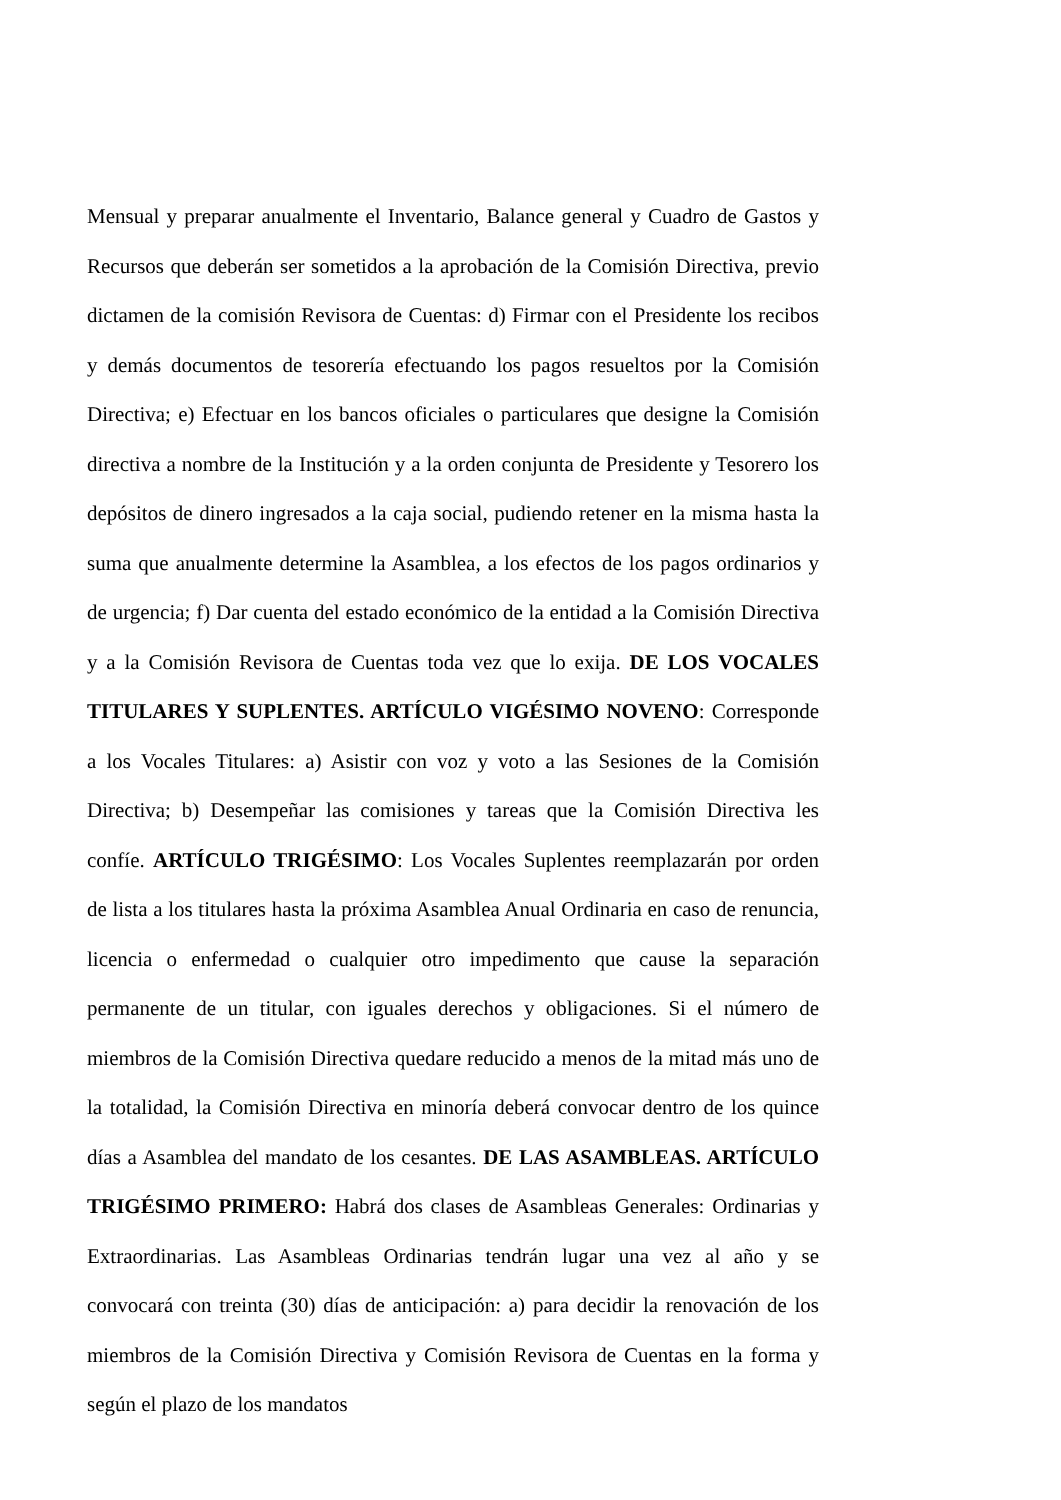Mensual y preparar anualmente el Inventario, Balance general y Cuadro de Gastos y Recursos que deberán ser sometidos a la aprobación de la Comisión Directiva, previo dictamen de la comisión Revisora de Cuentas: d) Firmar con el Presidente los recibos y demás documentos de tesorería efectuando los pagos resueltos por la Comisión Directiva; e) Efectuar en los bancos oficiales o particulares que designe la Comisión directiva a nombre de la Institución y a la orden conjunta de Presidente y Tesorero los depósitos de dinero ingresados a la caja social, pudiendo retener en la misma hasta la suma que anualmente determine la Asamblea, a los efectos de los pagos ordinarios y de urgencia; f) Dar cuenta del estado económico de la entidad a la Comisión Directiva y a la Comisión Revisora de Cuentas toda vez que lo exija. DE LOS VOCALES TITULARES Y SUPLENTES. ARTÍCULO VIGÉSIMO NOVENO: Corresponde a los Vocales Titulares: a) Asistir con voz y voto a las Sesiones de la Comisión Directiva; b) Desempeñar las comisiones y tareas que la Comisión Directiva les confíe. ARTÍCULO TRIGÉSIMO: Los Vocales Suplentes reemplazarán por orden de lista a los titulares hasta la próxima Asamblea Anual Ordinaria en caso de renuncia, licencia o enfermedad o cualquier otro impedimento que cause la separación permanente de un titular, con iguales derechos y obligaciones. Si el número de miembros de la Comisión Directiva quedare reducido a menos de la mitad más uno de la totalidad, la Comisión Directiva en minoría deberá convocar dentro de los quince días a Asamblea del mandato de los cesantes. DE LAS ASAMBLEAS. ARTÍCULO TRIGÉSIMO PRIMERO: Habrá dos clases de Asambleas Generales: Ordinarias y Extraordinarias. Las Asambleas Ordinarias tendrán lugar una vez al año y se convocará con treinta (30) días de anticipación: a) para decidir la renovación de los miembros de la Comisión Directiva y Comisión Revisora de Cuentas en la forma y según el plazo de los mandatos